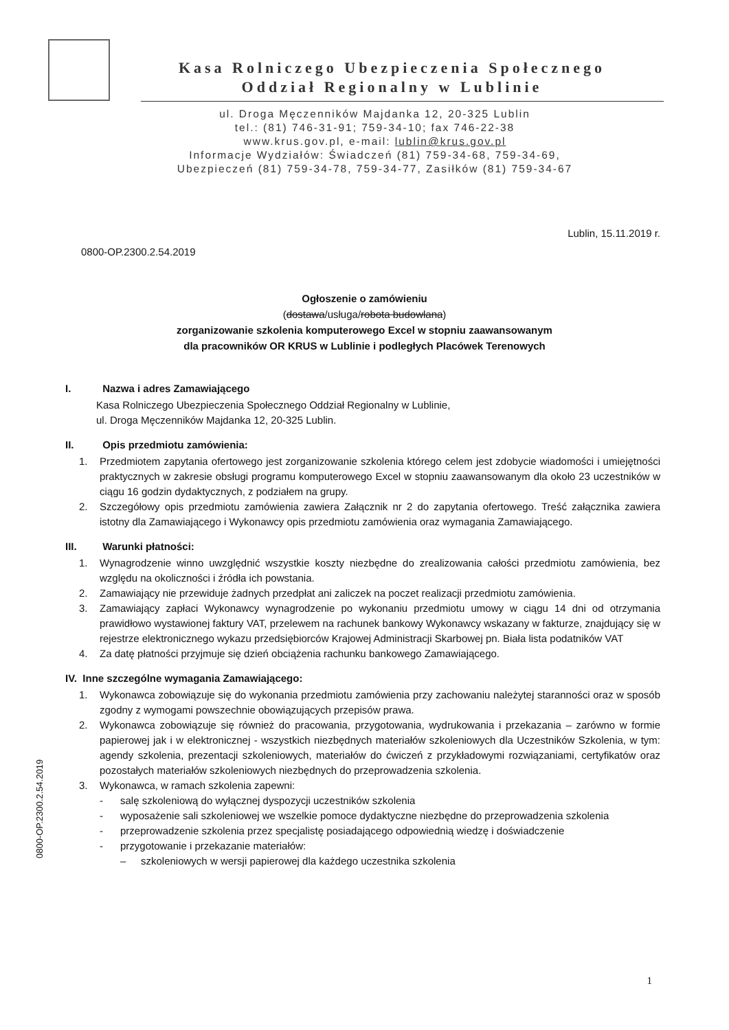Kasa Rolniczego Ubezpieczenia Społecznego
Oddział Regionalny w Lublinie
ul. Droga Męczenników Majdanka 12, 20-325 Lublin
tel.: (81) 746-31-91; 759-34-10; fax 746-22-38
www.krus.gov.pl, e-mail: lublin@krus.gov.pl
Informacje Wydziałów: Świadczeń (81) 759-34-68, 759-34-69,
Ubezpieczeń (81) 759-34-78, 759-34-77, Zasiłków (81) 759-34-67
Lublin, 15.11.2019 r.
0800-OP.2300.2.54.2019
Ogłoszenie o zamówieniu
(dostawa/usługa/robota budowlana)
zorganizowanie szkolenia komputerowego Excel w stopniu zaawansowanym
dla pracowników OR KRUS w Lublinie i podległych Placówek Terenowych
I. Nazwa i adres Zamawiającego
Kasa Rolniczego Ubezpieczenia Społecznego Oddział Regionalny w Lublinie,
ul. Droga Męczenników Majdanka 12, 20-325 Lublin.
II. Opis przedmiotu zamówienia:
1. Przedmiotem zapytania ofertowego jest zorganizowanie szkolenia którego celem jest zdobycie wiadomości i umiejętności praktycznych w zakresie obsługi programu komputerowego Excel w stopniu zaawansowanym dla około 23 uczestników w ciągu 16 godzin dydaktycznych, z podziałem na grupy.
2. Szczegółowy opis przedmiotu zamówienia zawiera Załącznik nr 2 do zapytania ofertowego. Treść załącznika zawiera istotny dla Zamawiającego i Wykonawcy opis przedmiotu zamówienia oraz wymagania Zamawiającego.
III. Warunki płatności:
1. Wynagrodzenie winno uwzględnić wszystkie koszty niezbędne do zrealizowania całości przedmiotu zamówienia, bez względu na okoliczności i źródła ich powstania.
2. Zamawiający nie przewiduje żadnych przedpłat ani zaliczek na poczet realizacji przedmiotu zamówienia.
3. Zamawiający zapłaci Wykonawcy wynagrodzenie po wykonaniu przedmiotu umowy w ciągu 14 dni od otrzymania prawidłowo wystawionej faktury VAT, przelewem na rachunek bankowy Wykonawcy wskazany w fakturze, znajdujący się w rejestrze elektronicznego wykazu przedsiębiorców Krajowej Administracji Skarbowej pn. Biała lista podatników VAT
4. Za datę płatności przyjmuje się dzień obciążenia rachunku bankowego Zamawiającego.
IV. Inne szczególne wymagania Zamawiającego:
1. Wykonawca zobowiązuje się do wykonania przedmiotu zamówienia przy zachowaniu należytej staranności oraz w sposób zgodny z wymogami powszechnie obowiązujących przepisów prawa.
2. Wykonawca zobowiązuje się również do pracowania, przygotowania, wydrukowania i przekazania – zarówno w formie papierowej jak i w elektronicznej - wszystkich niezbędnych materiałów szkoleniowych dla Uczestników Szkolenia, w tym: agendy szkolenia, prezentacji szkoleniowych, materiałów do ćwiczeń z przykładowymi rozwiązaniami, certyfikatów oraz pozostałych materiałów szkoleniowych niezbędnych do przeprowadzenia szkolenia.
3. Wykonawca, w ramach szkolenia zapewni:
- salę szkoleniową do wyłącznej dyspozycji uczestników szkolenia
- wyposażenie sali szkoleniowej we wszelkie pomoce dydaktyczne niezbędne do przeprowadzenia szkolenia
- przeprowadzenie szkolenia przez specjalistę posiadającego odpowiednią wiedzę i doświadczenie
- przygotowanie i przekazanie materiałów:
– szkoleniowych w wersji papierowej dla każdego uczestnika szkolenia
1
0800-OP.2300.2.54.2019